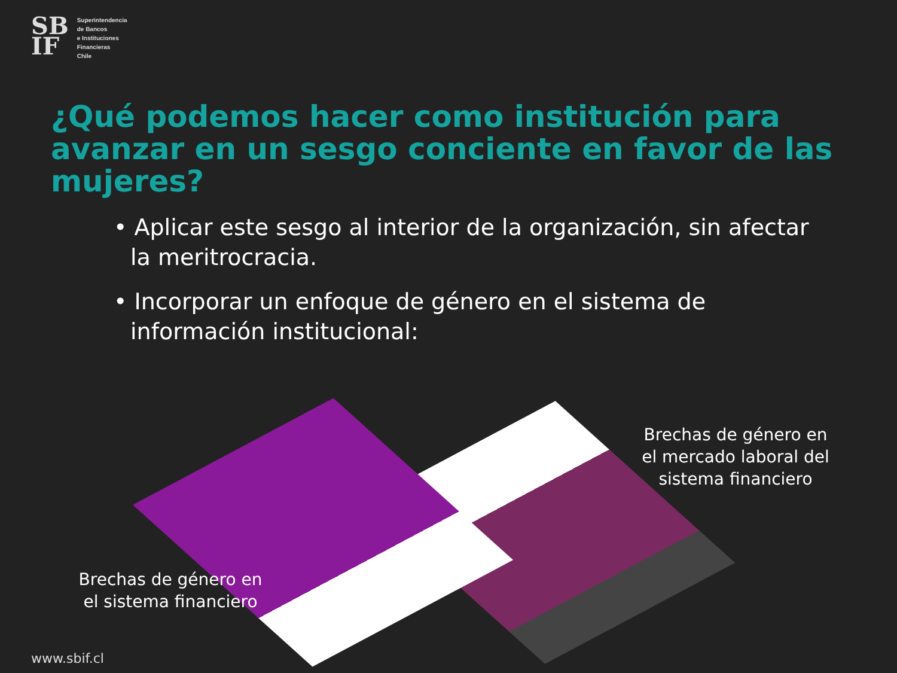SB
IF
Superintendencia
de Bancos
e Instituciones
Financieras
Chile
¿Qué podemos hacer como institución para avanzar en un sesgo conciente en favor de las mujeres?
• Aplicar este sesgo al interior de la organización, sin afectar la meritrocracia.
• Incorporar un enfoque de género en el sistema de información institucional:
Brechas de género en el mercado laboral del sistema financiero
Brechas de género en el sistema financiero
www.sbif.cl